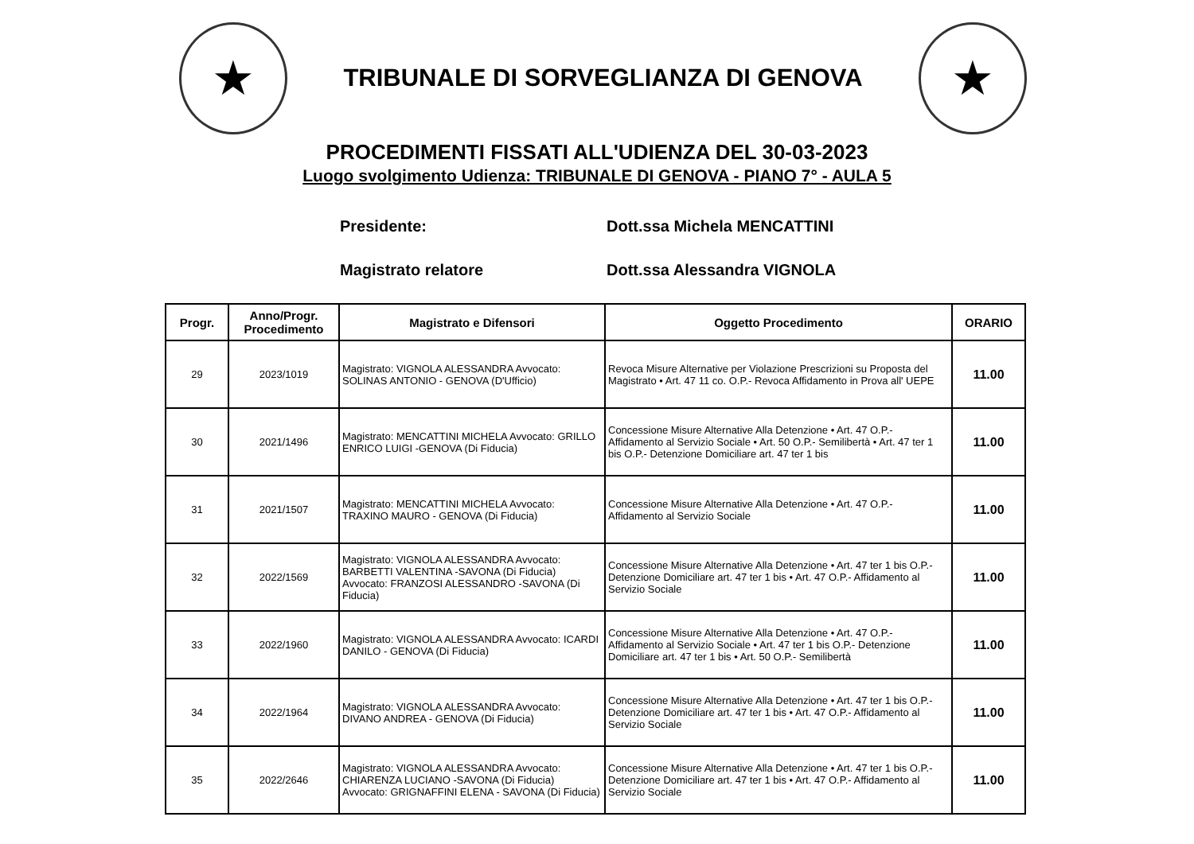★
TRIBUNALE DI SORVEGLIANZA DI GENOVA
★
PROCEDIMENTI FISSATI ALL'UDIENZA DEL 30-03-2023
Luogo svolgimento Udienza: TRIBUNALE DI GENOVA - PIANO 7° - AULA 5
Presidente: Dott.ssa Michela MENCATTINI
Magistrato relatore Dott.ssa Alessandra VIGNOLA
| Progr. | Anno/Progr. Procedimento | Magistrato e Difensori | Oggetto Procedimento | ORARIO |
| --- | --- | --- | --- | --- |
| 29 | 2023/1019 | Magistrato: VIGNOLA ALESSANDRA Avvocato: SOLINAS ANTONIO - GENOVA (D'Ufficio) | Revoca Misure Alternative per Violazione Prescrizioni su Proposta del Magistrato • Art. 47 11 co. O.P.- Revoca Affidamento in Prova all' UEPE | 11.00 |
| 30 | 2021/1496 | Magistrato: MENCATTINI MICHELA Avvocato: GRILLO ENRICO LUIGI -GENOVA (Di Fiducia) | Concessione Misure Alternative Alla Detenzione • Art. 47 O.P.- Affidamento al Servizio Sociale • Art. 50 O.P.- Semilibertà • Art. 47 ter 1 bis O.P.- Detenzione Domiciliare art. 47 ter 1 bis | 11.00 |
| 31 | 2021/1507 | Magistrato: MENCATTINI MICHELA Avvocato: TRAXINO MAURO - GENOVA (Di Fiducia) | Concessione Misure Alternative Alla Detenzione • Art. 47 O.P.- Affidamento al Servizio Sociale | 11.00 |
| 32 | 2022/1569 | Magistrato: VIGNOLA ALESSANDRA Avvocato: BARBETTI VALENTINA -SAVONA (Di Fiducia) Avvocato: FRANZOSI ALESSANDRO -SAVONA (Di Fiducia) | Concessione Misure Alternative Alla Detenzione • Art. 47 ter 1 bis O.P.- Detenzione Domiciliare art. 47 ter 1 bis • Art. 47 O.P.- Affidamento al Servizio Sociale | 11.00 |
| 33 | 2022/1960 | Magistrato: VIGNOLA ALESSANDRA Avvocato: ICARDI DANILO - GENOVA (Di Fiducia) | Concessione Misure Alternative Alla Detenzione • Art. 47 O.P.- Affidamento al Servizio Sociale • Art. 47 ter 1 bis O.P.- Detenzione Domiciliare art. 47 ter 1 bis • Art. 50 O.P.- Semilibertà | 11.00 |
| 34 | 2022/1964 | Magistrato: VIGNOLA ALESSANDRA Avvocato: DIVANO ANDREA - GENOVA (Di Fiducia) | Concessione Misure Alternative Alla Detenzione • Art. 47 ter 1 bis O.P.- Detenzione Domiciliare art. 47 ter 1 bis • Art. 47 O.P.- Affidamento al Servizio Sociale | 11.00 |
| 35 | 2022/2646 | Magistrato: VIGNOLA ALESSANDRA Avvocato: CHIARENZA LUCIANO -SAVONA (Di Fiducia) Avvocato: GRIGNAFFINI ELENA - SAVONA (Di Fiducia) | Concessione Misure Alternative Alla Detenzione • Art. 47 ter 1 bis O.P.- Detenzione Domiciliare art. 47 ter 1 bis • Art. 47 O.P.- Affidamento al Servizio Sociale | 11.00 |